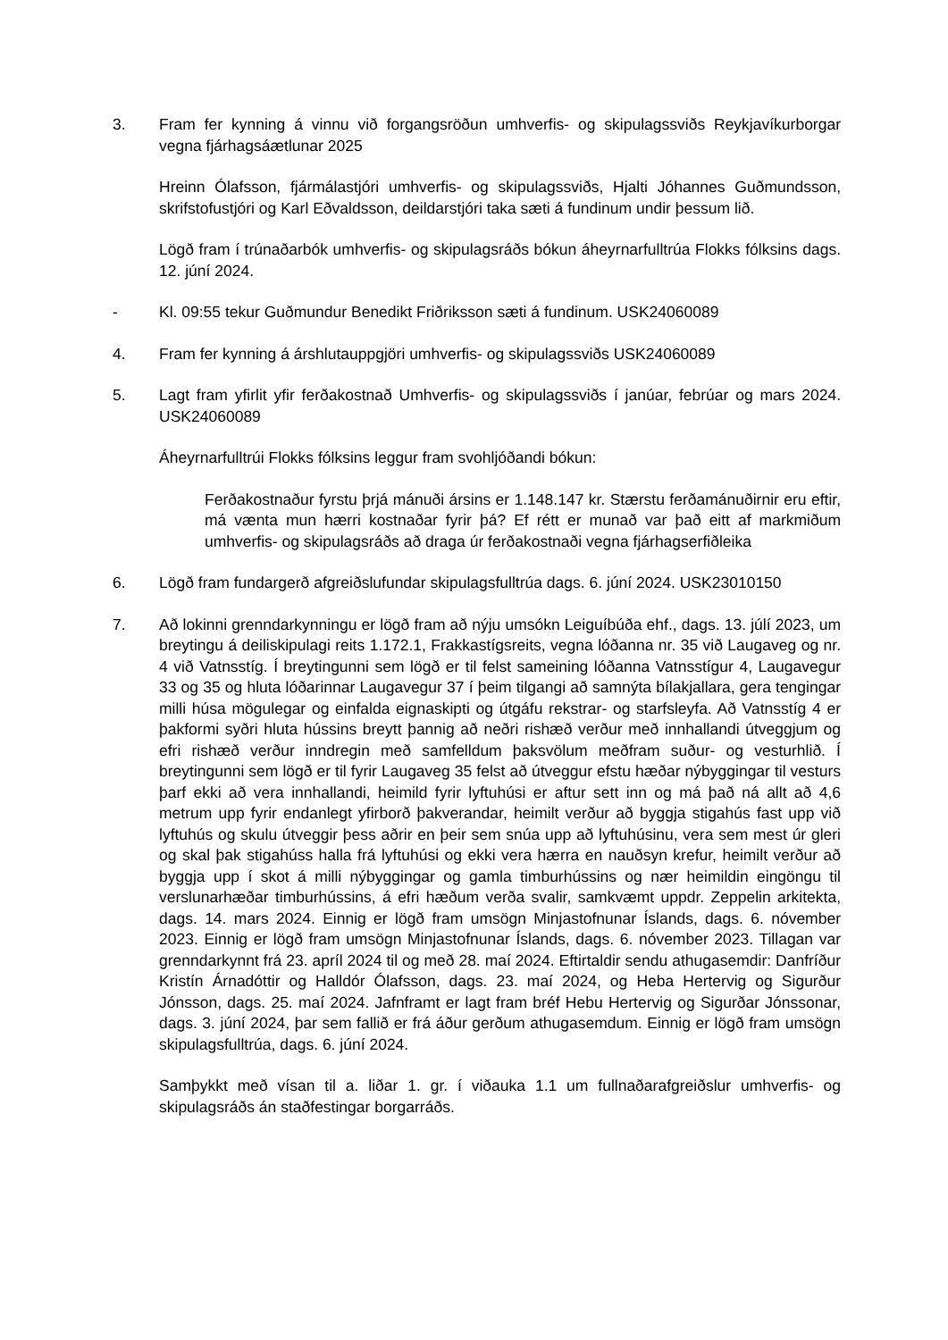3. Fram fer kynning á vinnu við forgangsröðun umhverfis- og skipulagssviðs Reykjavíkurborgar vegna fjárhagsáætlunar 2025
Hreinn Ólafsson, fjármálastjóri umhverfis- og skipulagssviðs, Hjalti Jóhannes Guðmundsson, skrifstofustjóri og Karl Eðvaldsson, deildarstjóri taka sæti á fundinum undir þessum lið.
Lögð fram í trúnaðarbók umhverfis- og skipulagsráðs bókun áheyrnarfulltrúa Flokks fólksins dags. 12. júní 2024.
- Kl. 09:55 tekur Guðmundur Benedikt Friðriksson sæti á fundinum. USK24060089
4. Fram fer kynning á árshlutauppgjöri umhverfis- og skipulagssviðs USK24060089
5. Lagt fram yfirlit yfir ferðakostnað Umhverfis- og skipulagssviðs í janúar, febrúar og mars 2024. USK24060089
Áheyrnarfulltrúi Flokks fólksins leggur fram svohljóðandi bókun:
Ferðakostnaður fyrstu þrjá mánuði ársins er 1.148.147 kr. Stærstu ferðamánuðirnir eru eftir, má vænta mun hærri kostnaðar fyrir þá? Ef rétt er munað var það eitt af markmiðum umhverfis- og skipulagsráðs að draga úr ferðakostnaði vegna fjárhagserfiðleika
6. Lögð fram fundargerð afgreiðslufundar skipulagsfulltrúa dags. 6. júní 2024. USK23010150
7. Að lokinni grenndarkynningu er lögð fram að nýju umsókn Leiguíbúða ehf., dags. 13. júlí 2023, um breytingu á deiliskipulagi reits 1.172.1, Frakkastígsreits, vegna lóðanna nr. 35 við Laugaveg og nr. 4 við Vatnsstíg. Í breytingunni sem lögð er til felst sameining lóðanna Vatnsstígur 4, Laugavegur 33 og 35 og hluta lóðarinnar Laugavegur 37 í þeim tilgangi að samnýta bílakjallara, gera tengingar milli húsa mögulegar og einfalda eignaskipti og útgáfu rekstrar- og starfsleyfa. Að Vatnsstíg 4 er þakformi syðri hluta hússins breytt þannig að neðri rishæð verður með innhallandi útveggjum og efri rishæð verður inndregin með samfelldum þaksvölum meðfram suður- og vesturhlið. Í breytingunni sem lögð er til fyrir Laugaveg 35 felst að útveggur efstu hæðar nýbyggingar til vesturs þarf ekki að vera innhallandi, heimild fyrir lyftuhúsi er aftur sett inn og má það ná allt að 4,6 metrum upp fyrir endanlegt yfirborð þakverandar, heimilt verður að byggja stigahús fast upp við lyftuhús og skulu útveggir þess aðrir en þeir sem snúa upp að lyftuhúsinu, vera sem mest úr gleri og skal þak stigahúss halla frá lyftuhúsi og ekki vera hærra en nauðsyn krefur, heimilt verður að byggja upp í skot á milli nýbyggingar og gamla timburhússins og nær heimildin eingöngu til verslunarhæðar timburhússins, á efri hæðum verða svalir, samkvæmt uppdr. Zeppelin arkitekta, dags. 14. mars 2024. Einnig er lögð fram umsögn Minjastofnunar Íslands, dags. 6. nóvember 2023. Einnig er lögð fram umsögn Minjastofnunar Íslands, dags. 6. nóvember 2023. Tillagan var grenndarkynnt frá 23. apríl 2024 til og með 28. maí 2024. Eftirtaldir sendu athugasemdir: Danfríður Kristín Árnadóttir og Halldór Ólafsson, dags. 23. maí 2024, og Heba Hertervig og Sigurður Jónsson, dags. 25. maí 2024. Jafnframt er lagt fram bréf Hebu Hertervig og Sigurðar Jónssonar, dags. 3. júní 2024, þar sem fallið er frá áður gerðum athugasemdum. Einnig er lögð fram umsögn skipulagsfulltrúa, dags. 6. júní 2024.
Samþykkt með vísan til a. liðar 1. gr. í viðauka 1.1 um fullnaðarafgreiðslur umhverfis- og skipulagsráðs án staðfestingar borgarráðs.